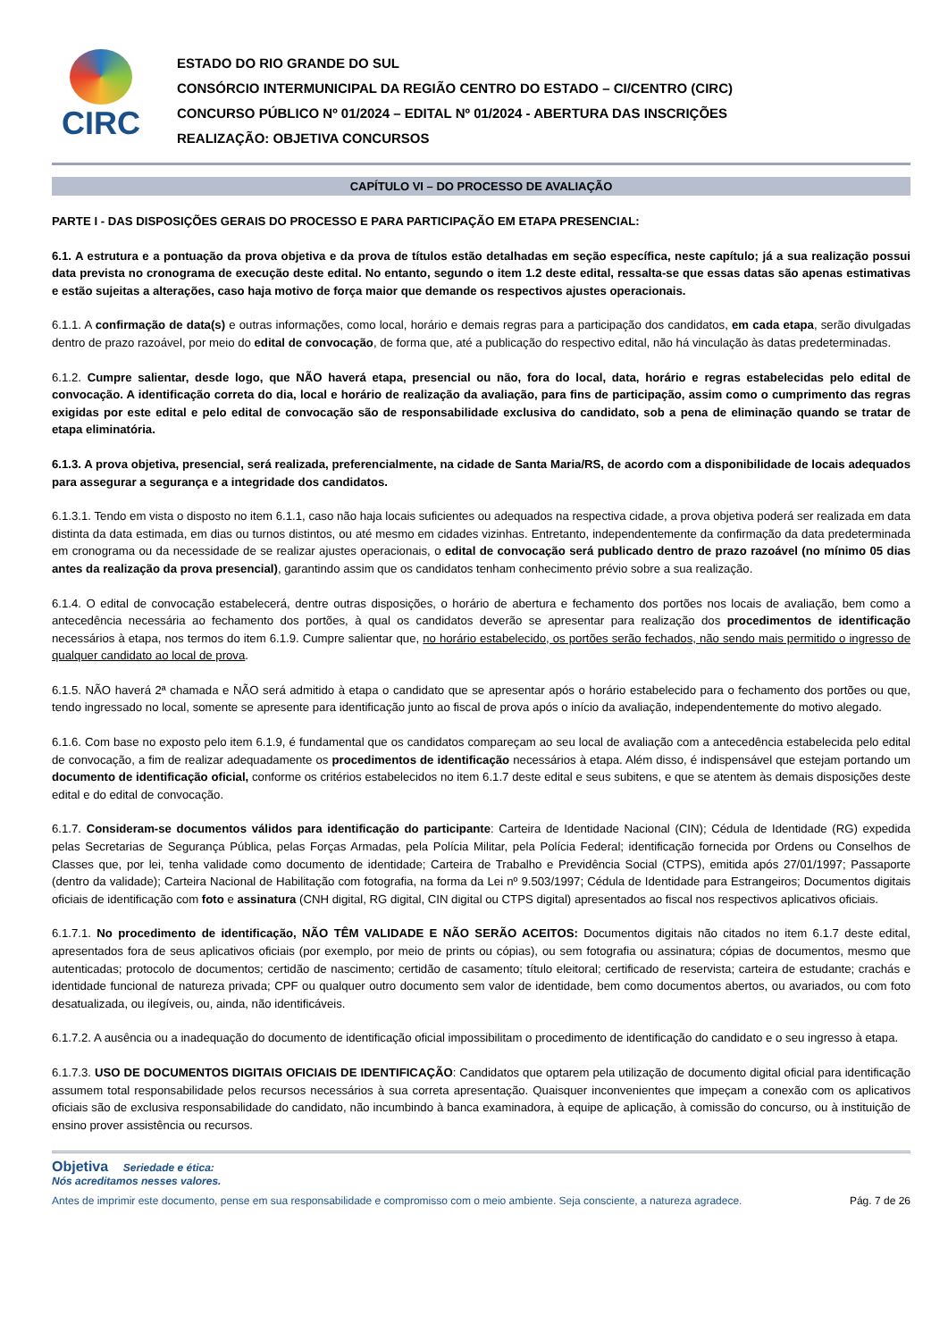CIRC
ESTADO DO RIO GRANDE DO SUL
CONSÓRCIO INTERMUNICIPAL DA REGIÃO CENTRO DO ESTADO – CI/CENTRO (CIRC)
CONCURSO PÚBLICO Nº 01/2024 – EDITAL Nº 01/2024 - ABERTURA DAS INSCRIÇÕES
REALIZAÇÃO: OBJETIVA CONCURSOS
CAPÍTULO VI – DO PROCESSO DE AVALIAÇÃO
PARTE I - DAS DISPOSIÇÕES GERAIS DO PROCESSO E PARA PARTICIPAÇÃO EM ETAPA PRESENCIAL:
6.1. A estrutura e a pontuação da prova objetiva e da prova de títulos estão detalhadas em seção específica, neste capítulo; já a sua realização possui data prevista no cronograma de execução deste edital. No entanto, segundo o item 1.2 deste edital, ressalta-se que essas datas são apenas estimativas e estão sujeitas a alterações, caso haja motivo de força maior que demande os respectivos ajustes operacionais.
6.1.1. A confirmação de data(s) e outras informações, como local, horário e demais regras para a participação dos candidatos, em cada etapa, serão divulgadas dentro de prazo razoável, por meio do edital de convocação, de forma que, até a publicação do respectivo edital, não há vinculação às datas predeterminadas.
6.1.2. Cumpre salientar, desde logo, que NÃO haverá etapa, presencial ou não, fora do local, data, horário e regras estabelecidas pelo edital de convocação. A identificação correta do dia, local e horário de realização da avaliação, para fins de participação, assim como o cumprimento das regras exigidas por este edital e pelo edital de convocação são de responsabilidade exclusiva do candidato, sob a pena de eliminação quando se tratar de etapa eliminatória.
6.1.3. A prova objetiva, presencial, será realizada, preferencialmente, na cidade de Santa Maria/RS, de acordo com a disponibilidade de locais adequados para assegurar a segurança e a integridade dos candidatos.
6.1.3.1. Tendo em vista o disposto no item 6.1.1, caso não haja locais suficientes ou adequados na respectiva cidade, a prova objetiva poderá ser realizada em data distinta da data estimada, em dias ou turnos distintos, ou até mesmo em cidades vizinhas. Entretanto, independentemente da confirmação da data predeterminada em cronograma ou da necessidade de se realizar ajustes operacionais, o edital de convocação será publicado dentro de prazo razoável (no mínimo 05 dias antes da realização da prova presencial), garantindo assim que os candidatos tenham conhecimento prévio sobre a sua realização.
6.1.4. O edital de convocação estabelecerá, dentre outras disposições, o horário de abertura e fechamento dos portões nos locais de avaliação, bem como a antecedência necessária ao fechamento dos portões, à qual os candidatos deverão se apresentar para realização dos procedimentos de identificação necessários à etapa, nos termos do item 6.1.9. Cumpre salientar que, no horário estabelecido, os portões serão fechados, não sendo mais permitido o ingresso de qualquer candidato ao local de prova.
6.1.5. NÃO haverá 2ª chamada e NÃO será admitido à etapa o candidato que se apresentar após o horário estabelecido para o fechamento dos portões ou que, tendo ingressado no local, somente se apresente para identificação junto ao fiscal de prova após o início da avaliação, independentemente do motivo alegado.
6.1.6. Com base no exposto pelo item 6.1.9, é fundamental que os candidatos compareçam ao seu local de avaliação com a antecedência estabelecida pelo edital de convocação, a fim de realizar adequadamente os procedimentos de identificação necessários à etapa. Além disso, é indispensável que estejam portando um documento de identificação oficial, conforme os critérios estabelecidos no item 6.1.7 deste edital e seus subitens, e que se atentem às demais disposições deste edital e do edital de convocação.
6.1.7. Consideram-se documentos válidos para identificação do participante: Carteira de Identidade Nacional (CIN); Cédula de Identidade (RG) expedida pelas Secretarias de Segurança Pública, pelas Forças Armadas, pela Polícia Militar, pela Polícia Federal; identificação fornecida por Ordens ou Conselhos de Classes que, por lei, tenha validade como documento de identidade; Carteira de Trabalho e Previdência Social (CTPS), emitida após 27/01/1997; Passaporte (dentro da validade); Carteira Nacional de Habilitação com fotografia, na forma da Lei nº 9.503/1997; Cédula de Identidade para Estrangeiros; Documentos digitais oficiais de identificação com foto e assinatura (CNH digital, RG digital, CIN digital ou CTPS digital) apresentados ao fiscal nos respectivos aplicativos oficiais.
6.1.7.1. No procedimento de identificação, NÃO TÊM VALIDADE E NÃO SERÃO ACEITOS: Documentos digitais não citados no item 6.1.7 deste edital, apresentados fora de seus aplicativos oficiais (por exemplo, por meio de prints ou cópias), ou sem fotografia ou assinatura; cópias de documentos, mesmo que autenticadas; protocolo de documentos; certidão de nascimento; certidão de casamento; título eleitoral; certificado de reservista; carteira de estudante; crachás e identidade funcional de natureza privada; CPF ou qualquer outro documento sem valor de identidade, bem como documentos abertos, ou avariados, ou com foto desatualizada, ou ilegíveis, ou, ainda, não identificáveis.
6.1.7.2. A ausência ou a inadequação do documento de identificação oficial impossibilitam o procedimento de identificação do candidato e o seu ingresso à etapa.
6.1.7.3. USO DE DOCUMENTOS DIGITAIS OFICIAIS DE IDENTIFICAÇÃO: Candidatos que optarem pela utilização de documento digital oficial para identificação assumem total responsabilidade pelos recursos necessários à sua correta apresentação. Quaisquer inconvenientes que impeçam a conexão com os aplicativos oficiais são de exclusiva responsabilidade do candidato, não incumbindo à banca examinadora, à equipe de aplicação, à comissão do concurso, ou à instituição de ensino prover assistência ou recursos.
Objetiva Seriedade e ética:
Nós acreditamos nesses valores.
Antes de imprimir este documento, pense em sua responsabilidade e compromisso com o meio ambiente. Seja consciente, a natureza agradece. Pág. 7 de 26